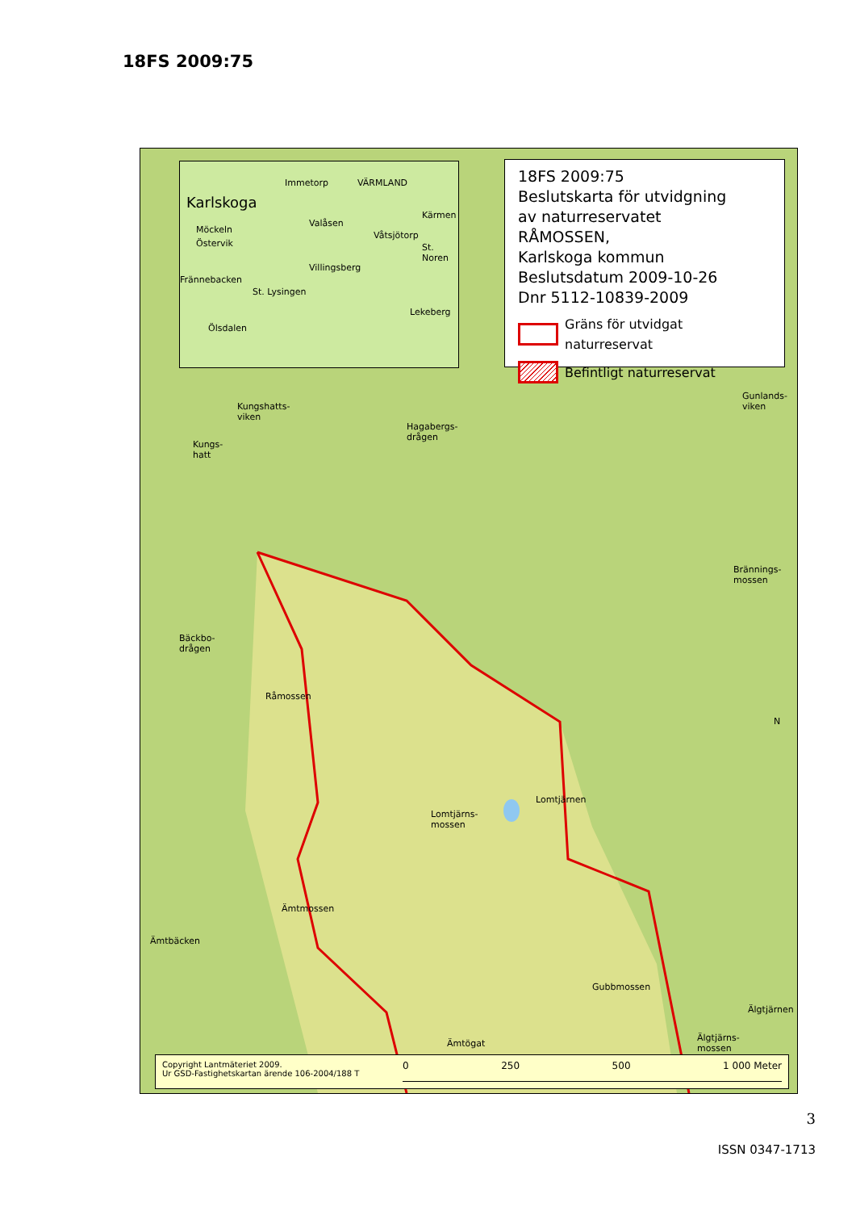18FS 2009:75
Karlskoga
Immetorp
Möckeln
Östervik
Valåsen
Våtsjötorp
St. Noren
Villingsberg
Frännebacken
St. Lysingen
Lekeberg
Ölsdalen
VÄRMLAND
Kärmen
18FS 2009:75
Beslutskarta för utvidgning
av naturreservatet
RÅMOSSEN,
Karlskoga kommun
Beslutsdatum 2009-10-26
Dnr 5112-10839-2009
Gräns för utvidgat naturreservat
Befintligt naturreservat
Kungshatts-
viken
Kungs-
hatt
Hagabergs-
drågen
Gunlands-
viken
Brännings-
mossen
Bäckbo-
drågen
Råmossen
Lomtjärnen
Lomtjärns-
mossen
N
Ämtmossen
Ämtbäcken
Gubbmossen
Älgtjärnen
Älgtjärns-
mossen Ämtögat
Copyright Lantmäteriet 2009.
Ur GSD-Fastighetskartan ärende 106-2004/188 T
0 250 500 1 000 Meter
3
ISSN 0347-1713